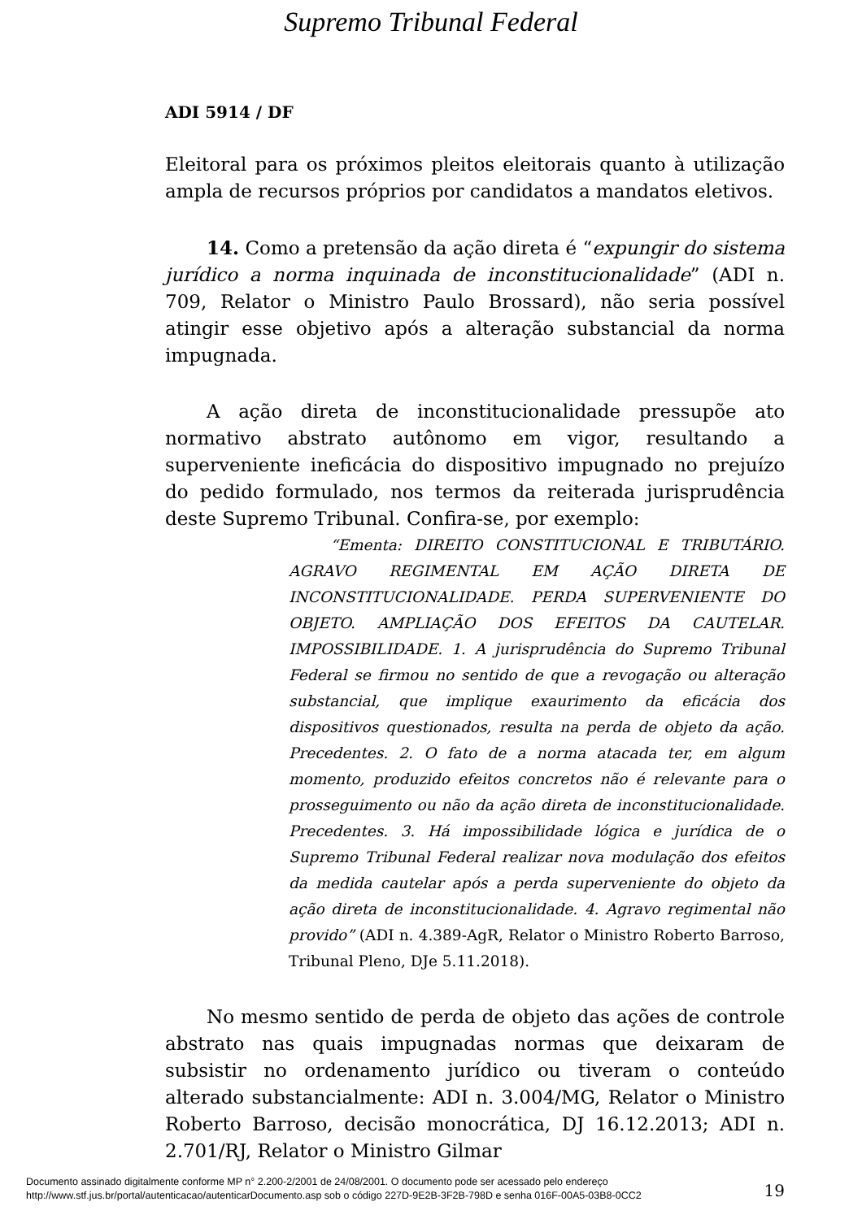Supremo Tribunal Federal
ADI 5914 / DF
Eleitoral para os próximos pleitos eleitorais quanto à utilização ampla de recursos próprios por candidatos a mandatos eletivos.
14. Como a pretensão da ação direta é “expungir do sistema jurídico a norma inquinada de inconstitucionalidade” (ADI n. 709, Relator o Ministro Paulo Brossard), não seria possível atingir esse objetivo após a alteração substancial da norma impugnada.
A ação direta de inconstitucionalidade pressupõe ato normativo abstrato autônomo em vigor, resultando a superveniente ineficácia do dispositivo impugnado no prejuízo do pedido formulado, nos termos da reiterada jurisprudência deste Supremo Tribunal. Confira-se, por exemplo:
“Ementa: DIREITO CONSTITUCIONAL E TRIBUTÁRIO. AGRAVO REGIMENTAL EM AÇÃO DIRETA DE INCONSTITUCIONALIDADE. PERDA SUPERVENIENTE DO OBJETO. AMPLIAÇÃO DOS EFEITOS DA CAUTELAR. IMPOSSIBILIDADE. 1. A jurisprudência do Supremo Tribunal Federal se firmou no sentido de que a revogação ou alteração substancial, que implique exaurimento da eficácia dos dispositivos questionados, resulta na perda de objeto da ação. Precedentes. 2. O fato de a norma atacada ter, em algum momento, produzido efeitos concretos não é relevante para o prosseguimento ou não da ação direta de inconstitucionalidade. Precedentes. 3. Há impossibilidade lógica e jurídica de o Supremo Tribunal Federal realizar nova modulação dos efeitos da medida cautelar após a perda superveniente do objeto da ação direta de inconstitucionalidade. 4. Agravo regimental não provido” (ADI n. 4.389-AgR, Relator o Ministro Roberto Barroso, Tribunal Pleno, DJe 5.11.2018).
No mesmo sentido de perda de objeto das ações de controle abstrato nas quais impugnadas normas que deixaram de subsistir no ordenamento jurídico ou tiveram o conteúdo alterado substancialmente: ADI n. 3.004/MG, Relator o Ministro Roberto Barroso, decisão monocrática, DJ 16.12.2013; ADI n. 2.701/RJ, Relator o Ministro Gilmar
19
Documento assinado digitalmente conforme MP n° 2.200-2/2001 de 24/08/2001. O documento pode ser acessado pelo endereço
http://www.stf.jus.br/portal/autenticacao/autenticarDocumento.asp sob o código 227D-9E2B-3F2B-798D e senha 016F-00A5-03B8-0CC2